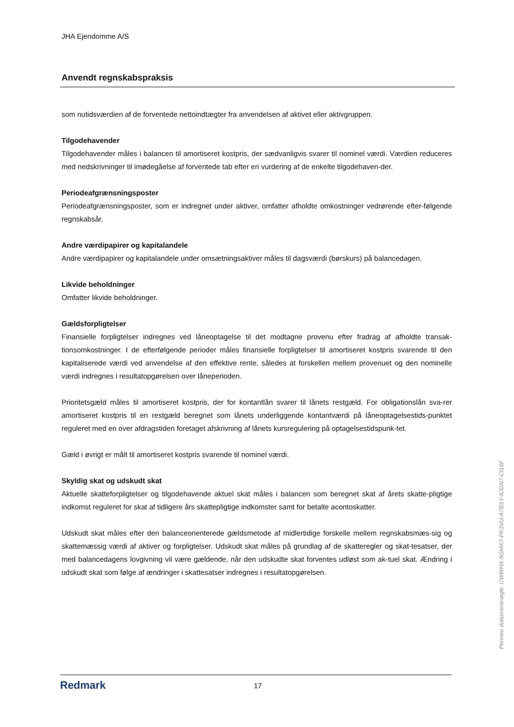JHA Ejendomme A/S
Anvendt regnskabspraksis
som nutidsværdien af de forventede nettoindtægter fra anvendelsen af aktivet eller aktivgruppen.
Tilgodehavender
Tilgodehavender måles i balancen til amortiseret kostpris, der sædvanligvis svarer til nominel værdi. Værdien reduceres med nedskrivninger til imødegåelse af forventede tab efter en vurdering af de enkelte tilgodehaven-der.
Periodeafgrænsningsposter
Periodeafgrænsningsposter, som er indregnet under aktiver, omfatter afholdte omkostninger vedrørende efter-følgende regnskabsår.
Andre værdipapirer og kapitalandele
Andre værdipapirer og kapitalandele under omsætningsaktiver måles til dagsværdi (børskurs) på balancedagen.
Likvide beholdninger
Omfatter likvide beholdninger.
Gældsforpligtelser
Finansielle forpligtelser indregnes ved låneoptagelse til det modtagne provenu efter fradrag af afholdte transak-tionsomkostninger. I de efterfølgende perioder måles finansielle forpligtelser til amortiseret kostpris svarende til den kapitaliserede værdi ved anvendelse af den effektive rente, således at forskellen mellem provenuet og den nominelle værdi indregnes i resultatopgørelsen over låneperioden.
Prioritetsgæld måles til amortiseret kostpris, der for kontantlån svarer til lånets restgæld. For obligationslån sva-rer amortiseret kostpris til en restgæld beregnet som lånets underliggende kontantværdi på låneoptagelsestids-punktet reguleret med en over afdragstiden foretaget afskrivning af lånets kursregulering på optagelsestidspunk-tet.
Gæld i øvrigt er målt til amortiseret kostpris svarende til nominel værdi.
Skyldig skat og udskudt skat
Aktuelle skatteforpligtelser og tilgodehavende aktuel skat måles i balancen som beregnet skat af årets skatte-pligtige indkomst reguleret for skat af tidligere års skattepligtige indkomster samt for betalte acontoskatter.
Udskudt skat måles efter den balanceorienterede gældsmetode af midlertidige forskelle mellem regnskabsmæs-sig og skattemæssig værdi af aktiver og forpligtelser. Udskudt skat måles på grundlag af de skatteregler og skat-tesatser, der med balancedagens lovgivning vil være gældende, når den udskudte skat forventes udløst som ak-tuel skat. Ændring i udskudt skat som følge af ændringer i skattesatser indregnes i resultatopgørelsen.
Redmark
17
Penneo dokumentnøgle: CWWHX-5GMX7-PK3VU-A7BSY-ICGN7-CI16F